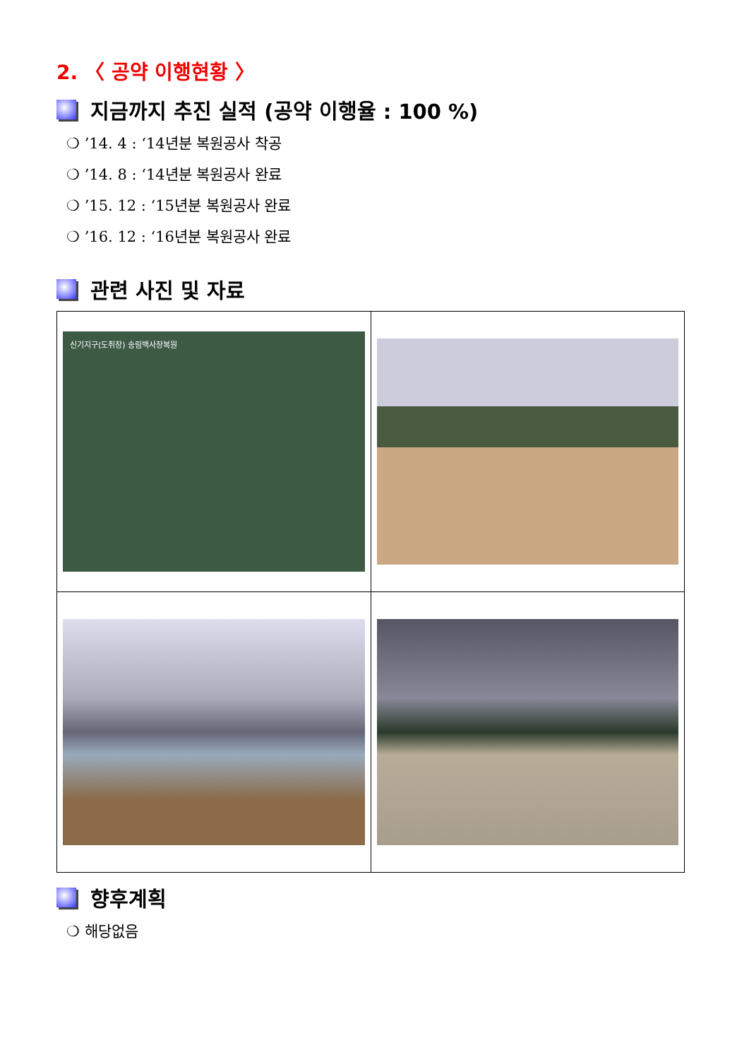2. 〈 공약 이행현황 〉
지금까지 추진 실적 (공약 이행율 : 100 %)
❍ ’14. 4 : ‘14년분 복원공사 착공
❍ ’14. 8 : ‘14년분 복원공사 완료
❍ ’15. 12 : ‘15년분 복원공사 완료
❍ ’16. 12 : ‘16년분 복원공사 완료
관련 사진 및 자료
| 신기지구(도취장) 송림백사장복원 | |
향후계획
❍ 해당없음